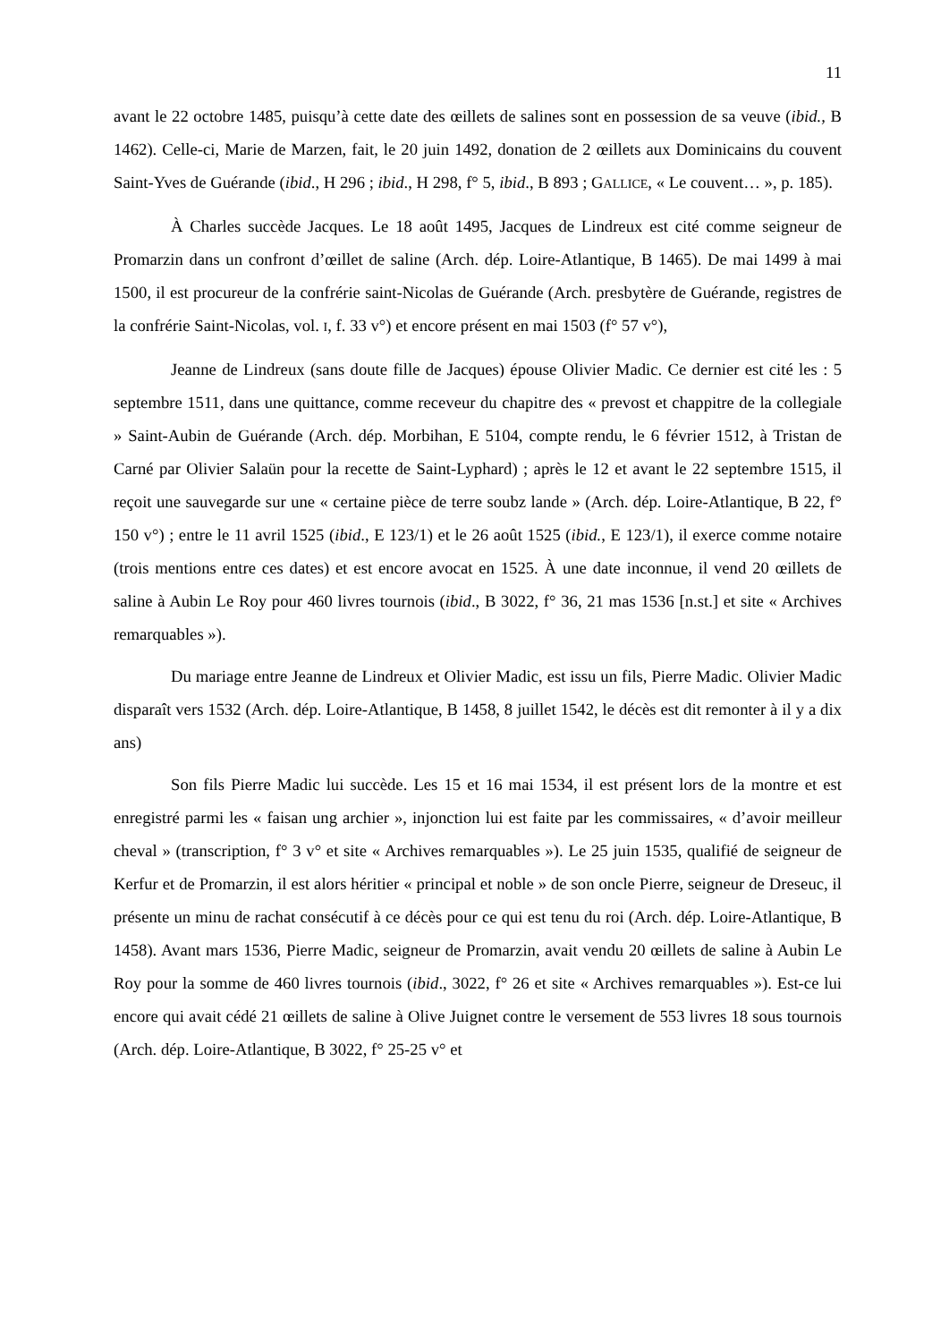11
avant le 22 octobre 1485, puisqu’à cette date des œillets de salines sont en possession de sa veuve (ibid., B 1462). Celle-ci, Marie de Marzen, fait, le 20 juin 1492, donation de 2 œillets aux Dominicains du couvent Saint-Yves de Guérande (ibid., H 296 ; ibid., H 298, f° 5, ibid., B 893 ; GALLICE, « Le couvent… », p. 185).
À Charles succède Jacques. Le 18 août 1495, Jacques de Lindreux est cité comme seigneur de Promarzin dans un confront d’œillet de saline (Arch. dép. Loire-Atlantique, B 1465). De mai 1499 à mai 1500, il est procureur de la confrérie saint-Nicolas de Guérande (Arch. presbytère de Guérande, registres de la confrérie Saint-Nicolas, vol. I, f. 33 v°) et encore présent en mai 1503 (f° 57 v°),
Jeanne de Lindreux (sans doute fille de Jacques) épouse Olivier Madic. Ce dernier est cité les : 5 septembre 1511, dans une quittance, comme receveur du chapitre des « prevost et chappitre de la collegiale » Saint-Aubin de Guérande (Arch. dép. Morbihan, E 5104, compte rendu, le 6 février 1512, à Tristan de Carné par Olivier Salaün pour la recette de Saint-Lyphard) ; après le 12 et avant le 22 septembre 1515, il reçoit une sauvegarde sur une « certaine pièce de terre soubz lande » (Arch. dép. Loire-Atlantique, B 22, f° 150 v°) ; entre le 11 avril 1525 (ibid., E 123/1) et le 26 août 1525 (ibid., E 123/1), il exerce comme notaire (trois mentions entre ces dates) et est encore avocat en 1525. À une date inconnue, il vend 20 œillets de saline à Aubin Le Roy pour 460 livres tournois (ibid., B 3022, f° 36, 21 mas 1536 [n.st.] et site « Archives remarquables »).
Du mariage entre Jeanne de Lindreux et Olivier Madic, est issu un fils, Pierre Madic. Olivier Madic disparaît vers 1532 (Arch. dép. Loire-Atlantique, B 1458, 8 juillet 1542, le décès est dit remonter à il y a dix ans)
Son fils Pierre Madic lui succède. Les 15 et 16 mai 1534, il est présent lors de la montre et est enregistré parmi les « faisan ung archier », injonction lui est faite par les commissaires, « d’avoir meilleur cheval » (transcription, f° 3 v° et site « Archives remarquables »). Le 25 juin 1535, qualifié de seigneur de Kerfur et de Promarzin, il est alors héritier « principal et noble » de son oncle Pierre, seigneur de Dreseuc, il présente un minu de rachat consécutif à ce décès pour ce qui est tenu du roi (Arch. dép. Loire-Atlantique, B 1458). Avant mars 1536, Pierre Madic, seigneur de Promarzin, avait vendu 20 œillets de saline à Aubin Le Roy pour la somme de 460 livres tournois (ibid., 3022, f° 26 et site « Archives remarquables »). Est-ce lui encore qui avait cédé 21 œillets de saline à Olive Juignet contre le versement de 553 livres 18 sous tournois (Arch. dép. Loire-Atlantique, B 3022, f° 25-25 v° et